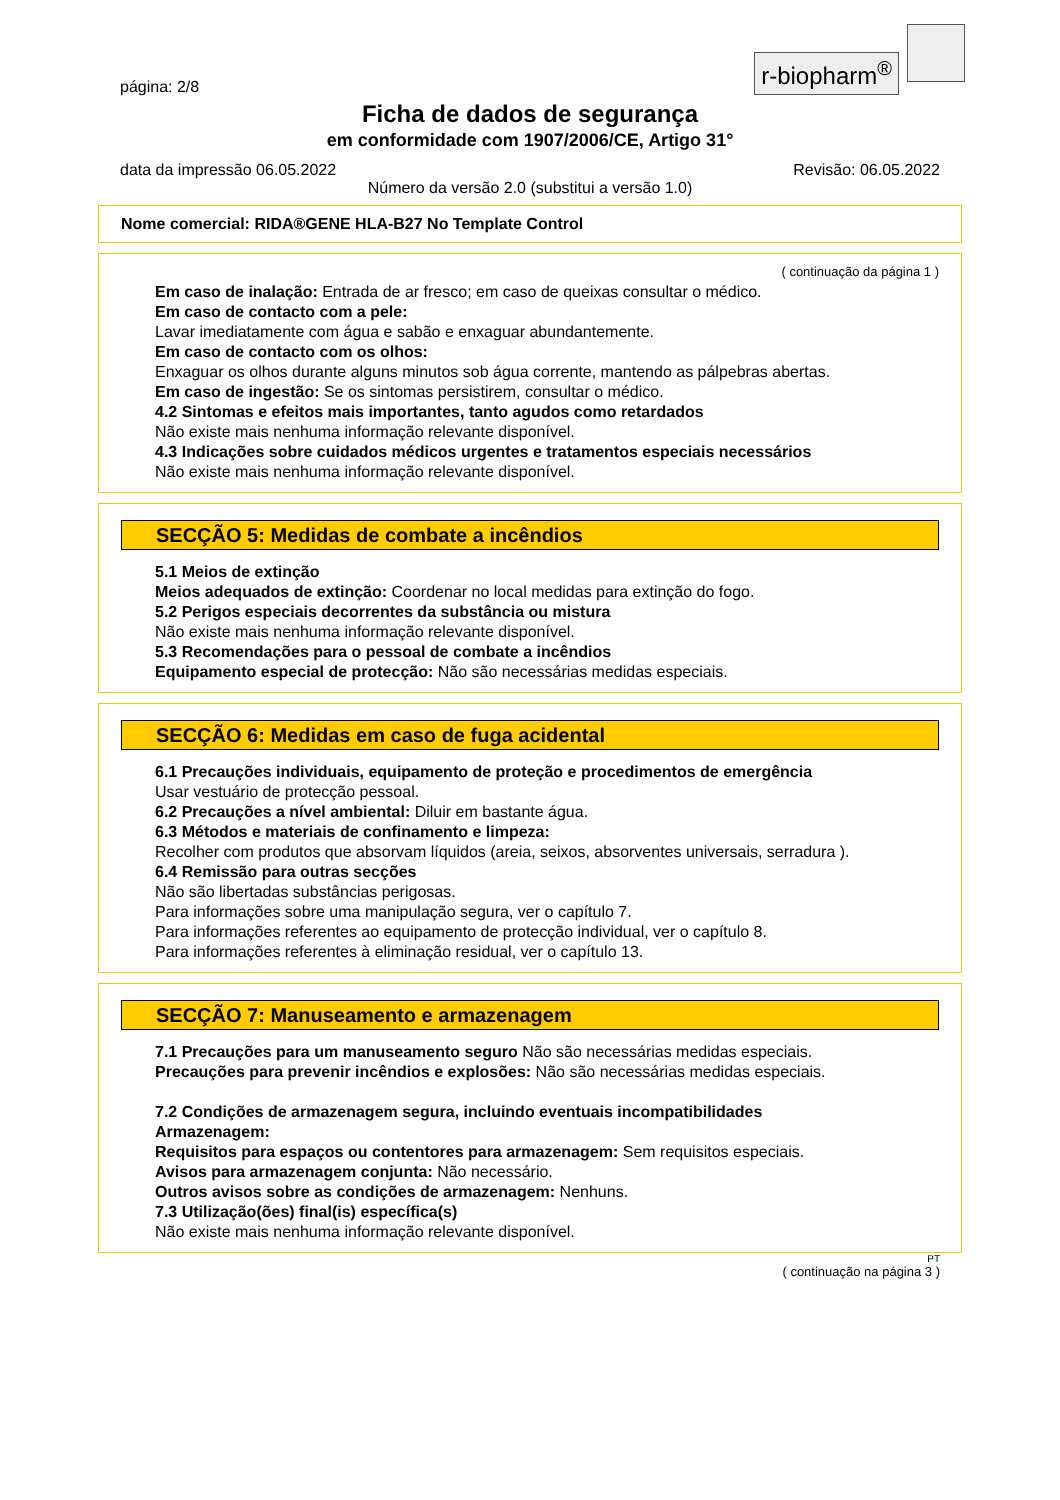r-biopharm<sup>®</sup>
página: 2/8
Ficha de dados de segurança
em conformidade com 1907/2006/CE, Artigo 31°
data da impressão 06.05.2022 Revisão: 06.05.2022
Número da versão 2.0 (substitui a versão 1.0)
Nome comercial: RIDA®GENE HLA-B27 No Template Control
( continuação da página 1 )
Em caso de inalação: Entrada de ar fresco; em caso de queixas consultar o médico.
Em caso de contacto com a pele:
Lavar imediatamente com água e sabão e enxaguar abundantemente.
Em caso de contacto com os olhos:
Enxaguar os olhos durante alguns minutos sob água corrente, mantendo as pálpebras abertas.
Em caso de ingestão: Se os sintomas persistirem, consultar o médico.
4.2 Sintomas e efeitos mais importantes, tanto agudos como retardados
Não existe mais nenhuma informação relevante disponível.
4.3 Indicações sobre cuidados médicos urgentes e tratamentos especiais necessários
Não existe mais nenhuma informação relevante disponível.
SECÇÃO 5: Medidas de combate a incêndios
5.1 Meios de extinção
Meios adequados de extinção: Coordenar no local medidas para extinção do fogo.
5.2 Perigos especiais decorrentes da substância ou mistura
Não existe mais nenhuma informação relevante disponível.
5.3 Recomendações para o pessoal de combate a incêndios
Equipamento especial de protecção: Não são necessárias medidas especiais.
SECÇÃO 6: Medidas em caso de fuga acidental
6.1 Precauções individuais, equipamento de proteção e procedimentos de emergência
Usar vestuário de protecção pessoal.
6.2 Precauções a nível ambiental: Diluir em bastante água.
6.3 Métodos e materiais de confinamento e limpeza:
Recolher com produtos que absorvam líquidos (areia, seixos, absorventes universais, serradura ).
6.4 Remissão para outras secções
Não são libertadas substâncias perigosas.
Para informações sobre uma manipulação segura, ver o capítulo 7.
Para informações referentes ao equipamento de protecção individual, ver o capítulo 8.
Para informações referentes à eliminação residual, ver o capítulo 13.
SECÇÃO 7: Manuseamento e armazenagem
7.1 Precauções para um manuseamento seguro Não são necessárias medidas especiais.
Precauções para prevenir incêndios e explosões: Não são necessárias medidas especiais.
7.2 Condições de armazenagem segura, incluindo eventuais incompatibilidades
Armazenagem:
Requisitos para espaços ou contentores para armazenagem: Sem requisitos especiais.
Avisos para armazenagem conjunta: Não necessário.
Outros avisos sobre as condições de armazenagem: Nenhuns.
7.3 Utilização(ões) final(is) específica(s)
Não existe mais nenhuma informação relevante disponível.
PT
( continuação na página 3 )